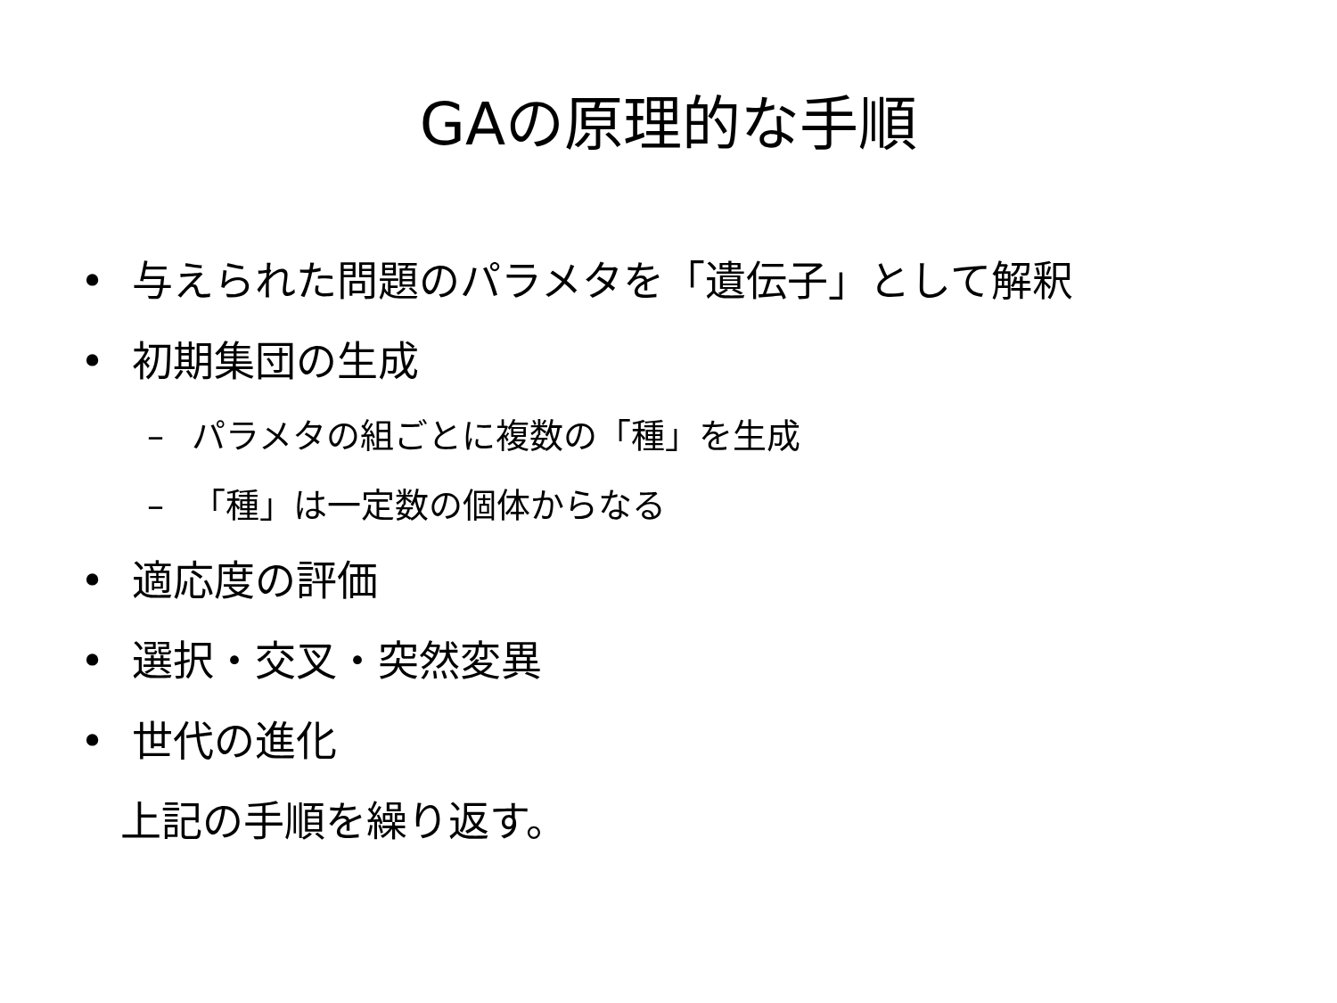GAの原理的な手順
• 与えられた問題のパラメタを「遺伝子」として解釈
• 初期集団の生成
– パラメタの組ごとに複数の「種」を生成
– 「種」は一定数の個体からなる
• 適応度の評価
• 選択・交叉・突然変異
• 世代の進化
上記の手順を繰り返す。